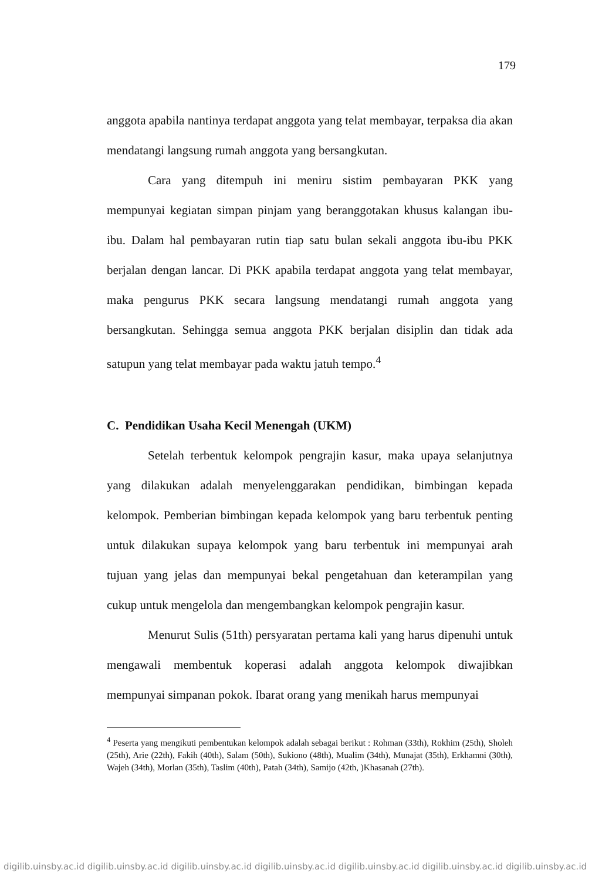179
anggota apabila nantinya terdapat anggota yang telat membayar, terpaksa dia akan mendatangi langsung rumah anggota yang bersangkutan.
Cara yang ditempuh ini meniru sistim pembayaran PKK yang mempunyai kegiatan simpan pinjam yang beranggotakan khusus kalangan ibu-ibu. Dalam hal pembayaran rutin tiap satu bulan sekali anggota ibu-ibu PKK berjalan dengan lancar. Di PKK apabila terdapat anggota yang telat membayar, maka pengurus PKK secara langsung mendatangi rumah anggota yang bersangkutan. Sehingga semua anggota PKK berjalan disiplin dan tidak ada satupun yang telat membayar pada waktu jatuh tempo.<sup>4</sup>
C. Pendidikan Usaha Kecil Menengah (UKM)
Setelah terbentuk kelompok pengrajin kasur, maka upaya selanjutnya yang dilakukan adalah menyelenggarakan pendidikan, bimbingan kepada kelompok. Pemberian bimbingan kepada kelompok yang baru terbentuk penting untuk dilakukan supaya kelompok yang baru terbentuk ini mempunyai arah tujuan yang jelas dan mempunyai bekal pengetahuan dan keterampilan yang cukup untuk mengelola dan mengembangkan kelompok pengrajin kasur.
Menurut Sulis (51th) persyaratan pertama kali yang harus dipenuhi untuk mengawali membentuk koperasi adalah anggota kelompok diwajibkan mempunyai simpanan pokok. Ibarat orang yang menikah harus mempunyai
<sup>4</sup> Peserta yang mengikuti pembentukan kelompok adalah sebagai berikut : Rohman (33th), Rokhim (25th), Sholeh (25th), Arie (22th), Fakih (40th), Salam (50th), Sukiono (48th), Mualim (34th), Munajat (35th), Erkhamni (30th), Wajeh (34th), Morlan (35th), Taslim (40th), Patah (34th), Samijo (42th, )Khasanah (27th).
digilib.uinsby.ac.id digilib.uinsby.ac.id digilib.uinsby.ac.id digilib.uinsby.ac.id digilib.uinsby.ac.id digilib.uinsby.ac.id digilib.uinsby.ac.id